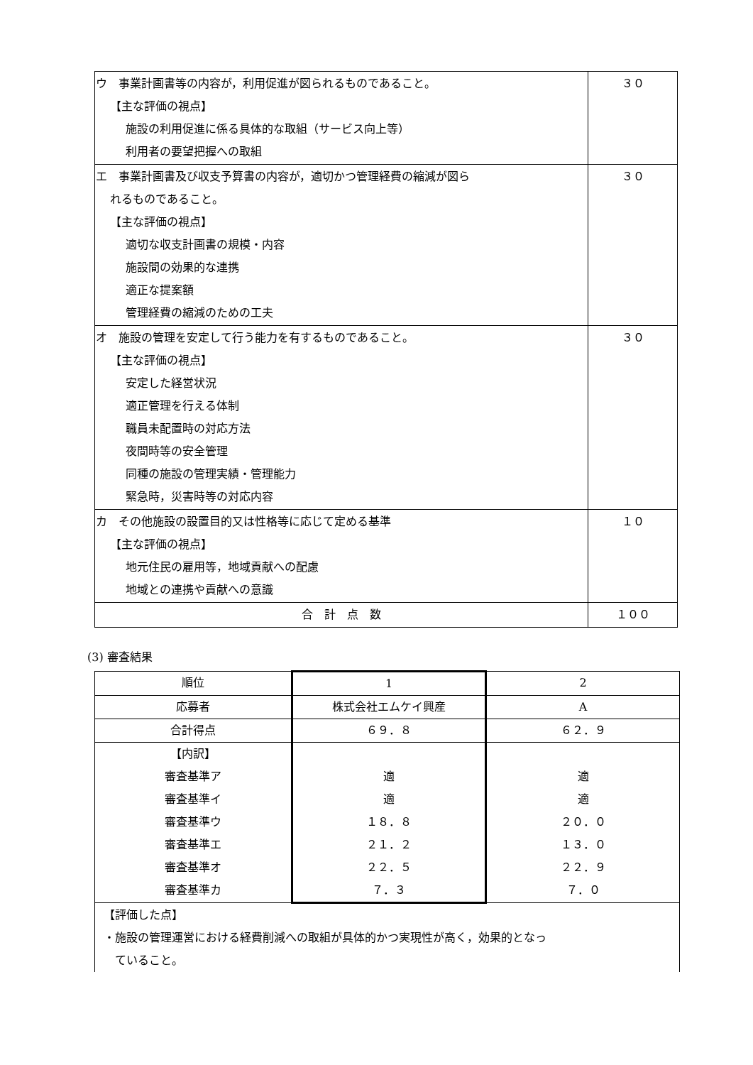| ウ 事業計画書等の内容が，利用促進が図られるものであること。 【主な評価の視点】 施設の利用促進に係る具体的な取組（サービス向上等） 利用者の要望把握への取組 | ３０ |
| エ 事業計画書及び収支予算書の内容が，適切かつ管理経費の縮減が図ら れるものであること。 【主な評価の視点】 適切な収支計画書の規模・内容 施設間の効果的な連携 適正な提案額 管理経費の縮減のための工夫 | ３０ |
| オ 施設の管理を安定して行う能力を有するものであること。 【主な評価の視点】 安定した経営状況 適正管理を行える体制 職員未配置時の対応方法 夜間時等の安全管理 同種の施設の管理実績・管理能力 緊急時，災害時等の対応内容 | ３０ |
| カ その他施設の設置目的又は性格等に応じて定める基準 【主な評価の視点】 地元住民の雇用等，地域貢献への配慮 地域との連携や貢献への意識 | １０ |
| 合 計 点 数 | １００ |
(3) 審査結果
| 順位 | 1 | 2 |
| 応募者 | 株式会社エムケイ興産 | A |
| 合計得点 | ６９．８ | ６２．９ |
| 【内訳】 審査基準ア 審査基準イ 審査基準ウ 審査基準エ 審査基準オ 審査基準カ | 適 適 １８．８ ２１．２ ２２．５ ７．３ | 適 適 ２０．０ １３．０ ２２．９ ７．０ |
| 【評価した点】 ・施設の管理運営における経費削減への取組が具体的かつ実現性が高く，効果的となっ ていること。 | | |